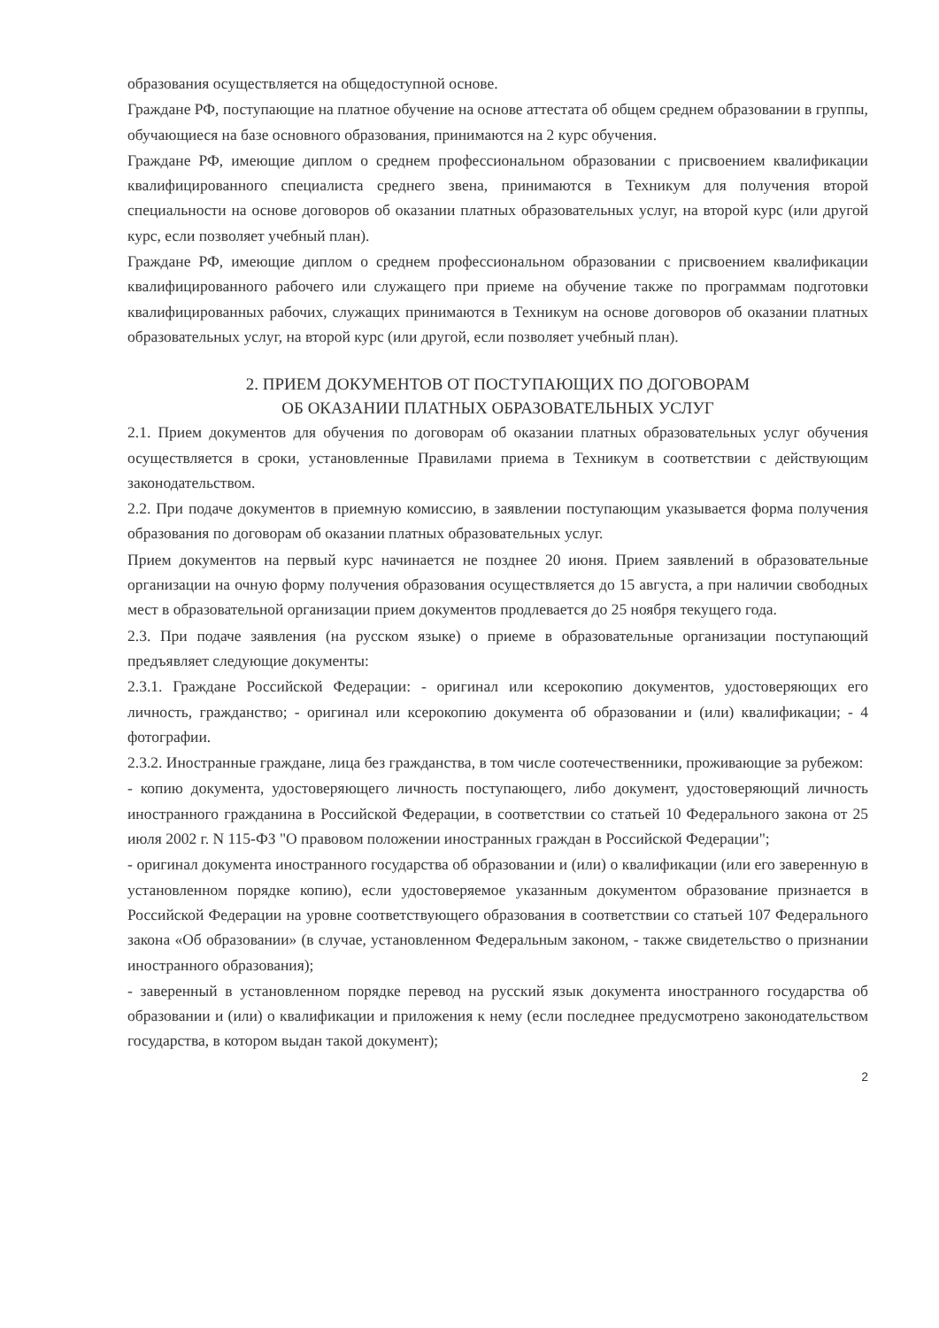образования осуществляется на общедоступной основе.
Граждане РФ, поступающие на платное обучение на основе аттестата об общем среднем образовании в группы, обучающиеся на базе основного образования, принимаются на 2 курс обучения.
Граждане РФ, имеющие диплом о среднем профессиональном образовании с присвоением квалификации квалифицированного специалиста среднего звена, принимаются в Техникум для получения второй специальности на основе договоров об оказании платных образовательных услуг, на второй курс (или другой курс, если позволяет учебный план).
Граждане РФ, имеющие диплом о среднем профессиональном образовании с присвоением квалификации квалифицированного рабочего или служащего при приеме на обучение также по программам подготовки квалифицированных рабочих, служащих принимаются в Техникум на основе договоров об оказании платных образовательных услуг, на второй курс (или другой, если позволяет учебный план).
2. ПРИЕМ ДОКУМЕНТОВ ОТ ПОСТУПАЮЩИХ ПО ДОГОВОРАМ
ОБ ОКАЗАНИИ ПЛАТНЫХ ОБРАЗОВАТЕЛЬНЫХ УСЛУГ
2.1. Прием документов для обучения по договорам об оказании платных образовательных услуг обучения осуществляется в сроки, установленные Правилами приема в Техникум в соответствии с действующим законодательством.
2.2. При подаче документов в приемную комиссию, в заявлении поступающим указывается форма получения образования по договорам об оказании платных образовательных услуг.
Прием документов на первый курс начинается не позднее 20 июня. Прием заявлений в образовательные организации на очную форму получения образования осуществляется до 15 августа, а при наличии свободных мест в образовательной организации прием документов продлевается до 25 ноября текущего года.
2.3. При подаче заявления (на русском языке) о приеме в образовательные организации поступающий предъявляет следующие документы:
2.3.1. Граждане Российской Федерации: - оригинал или ксерокопию документов, удостоверяющих его личность, гражданство; - оригинал или ксерокопию документа об образовании и (или) квалификации; - 4 фотографии.
2.3.2. Иностранные граждане, лица без гражданства, в том числе соотечественники, проживающие за рубежом:
- копию документа, удостоверяющего личность поступающего, либо документ, удостоверяющий личность иностранного гражданина в Российской Федерации, в соответствии со статьей 10 Федерального закона от 25 июля 2002 г. N 115-ФЗ "О правовом положении иностранных граждан в Российской Федерации";
- оригинал документа иностранного государства об образовании и (или) о квалификации (или его заверенную в установленном порядке копию), если удостоверяемое указанным документом образование признается в Российской Федерации на уровне соответствующего образования в соответствии со статьей 107 Федерального закона «Об образовании» (в случае, установленном Федеральным законом, - также свидетельство о признании иностранного образования);
- заверенный в установленном порядке перевод на русский язык документа иностранного государства об образовании и (или) о квалификации и приложения к нему (если последнее предусмотрено законодательством государства, в котором выдан такой документ);
2